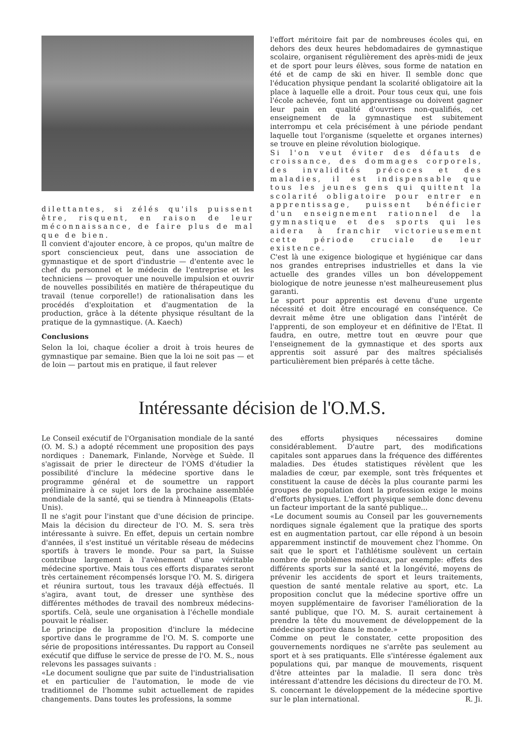dilettantes, si zélés qu'ils puissent être, risquent, en raison de leur méconnaissance, de faire plus de mal que de bien.
Il convient d'ajouter encore, à ce propos, qu'un maître de sport consciencieux peut, dans une association de gymnastique et de sport d'industrie — d'entente avec le chef du personnel et le médecin de l'entreprise et les techniciens — provoquer une nouvelle impulsion et ouvrir de nouvelles possibilités en matière de thérapeutique du travail (tenue corporelle!) de rationalisation dans les procédés d'exploitation et d'augmentation de la production, grâce à la détente physique résultant de la pratique de la gymnastique. (A. Kaech)
Conclusions
Selon la loi, chaque écolier a droit à trois heures de gymnastique par semaine. Bien que la loi ne soit pas — et de loin — partout mis en pratique, il faut relever
l'effort méritoire fait par de nombreuses écoles qui, en dehors des deux heures hebdomadaires de gymnastique scolaire, organisent régulièrement des après-midi de jeux et de sport pour leurs élèves, sous forme de natation en été et de camp de ski en hiver. Il semble donc que l'éducation physique pendant la scolarité obligatoire ait la place à laquelle elle a droit. Pour tous ceux qui, une fois l'école achevée, font un apprentissage ou doivent gagner leur pain en qualité d'ouvriers non-qualifiés, cet enseignement de la gymnastique est subitement interrompu et cela précisément à une période pendant laquelle tout l'organisme (squelette et organes internes) se trouve en pleine révolution biologique.
Si l'on veut éviter des défauts de croissance, des dommages corporels, des invalidités précoces et des maladies, il est indispensable que tous les jeunes gens qui quittent la scolarité obligatoire pour entrer en apprentissage, puissent bénéficier d'un enseignement rationnel de la gymnastique et des sports qui les aidera à franchir victorieusement cette période cruciale de leur existence.
C'est là une exigence biologique et hygiénique car dans nos grandes entreprises industrielles et dans la vie actuelle des grandes villes un bon développement biologique de notre jeunesse n'est malheureusement plus garanti.
Le sport pour apprentis est devenu d'une urgente nécessité et doit être encouragé en conséquence. Ce devrait même être une obligation dans l'intérêt de l'apprenti, de son employeur et en définitive de l'Etat. Il faudra, en outre, mettre tout en œuvre pour que l'enseignement de la gymnastique et des sports aux apprentis soit assuré par des maîtres spécialisés particulièrement bien préparés à cette tâche.
Intéressante décision de l'O.M.S.
Le Conseil exécutif de l'Organisation mondiale de la santé (O. M. S.) a adopté récemment une proposition des pays nordiques : Danemark, Finlande, Norvège et Suède. Il s'agissait de prier le directeur de l'OMS d'étudier la possibilité d'inclure la médecine sportive dans le programme général et de soumettre un rapport préliminaire à ce sujet lors de la prochaine assemblée mondiale de la santé, qui se tiendra à Minneapolis (Etats-Unis).
Il ne s'agit pour l'instant que d'une décision de principe. Mais la décision du directeur de l'O. M. S. sera très intéressante à suivre. En effet, depuis un certain nombre d'années, il s'est institué un véritable réseau de médecins sportifs à travers le monde. Pour sa part, la Suisse contribue largement à l'avènement d'une véritable médecine sportive. Mais tous ces efforts disparates seront très certainement récompensés lorsque l'O. M. S. dirigera et réunira surtout, tous les travaux déjà effectués. Il s'agira, avant tout, de dresser une synthèse des différentes méthodes de travail des nombreux médecins-sportifs. Celà, seule une organisation à l'échelle mondiale pouvait le réaliser.
Le principe de la proposition d'inclure la médecine sportive dans le programme de l'O. M. S. comporte une série de propositions intéressantes. Du rapport au Conseil exécutif que diffuse le service de presse de l'O. M. S., nous relevons les passages suivants :
«Le document souligne que par suite de l'industrialisation et en particulier de l'automation, le mode de vie traditionnel de l'homme subit actuellement de rapides changements. Dans toutes les professions, la somme
des efforts physiques nécessaires domine considérablement. D'autre part, des modifications capitales sont apparues dans la fréquence des différentes maladies. Des études statistiques révèlent que les maladies de cœur, par exemple, sont très fréquentes et constituent la cause de décès la plus courante parmi les groupes de population dont la profession exige le moins d'efforts physiques. L'effort physique semble donc devenu un facteur important de la santé publique...
«Le document soumis au Conseil par les gouvernements nordiques signale également que la pratique des sports est en augmentation partout, car elle répond à un besoin apparemment instinctif de mouvement chez l'homme. On sait que le sport et l'athlétisme soulèvent un certain nombre de problèmes médicaux, par exemple: effets des différents sports sur la santé et la longévité, moyens de prévenir les accidents de sport et leurs traitements, question de santé mentale relative au sport, etc. La proposition conclut que la médecine sportive offre un moyen supplémentaire de favoriser l'amélioration de la santé publique, que l'O. M. S. aurait certainement à prendre la tête du mouvement de développement de la médecine sportive dans le monde.»
Comme on peut le constater, cette proposition des gouvernements nordiques ne s'arrête pas seulement au sport et à ses pratiquants. Elle s'intéresse également aux populations qui, par manque de mouvements, risquent d'être atteintes par la maladie. Il sera donc très intéressant d'attendre les décisions du directeur de l'O. M. S. concernant le développement de la médecine sportive sur le plan international. R. Ji.